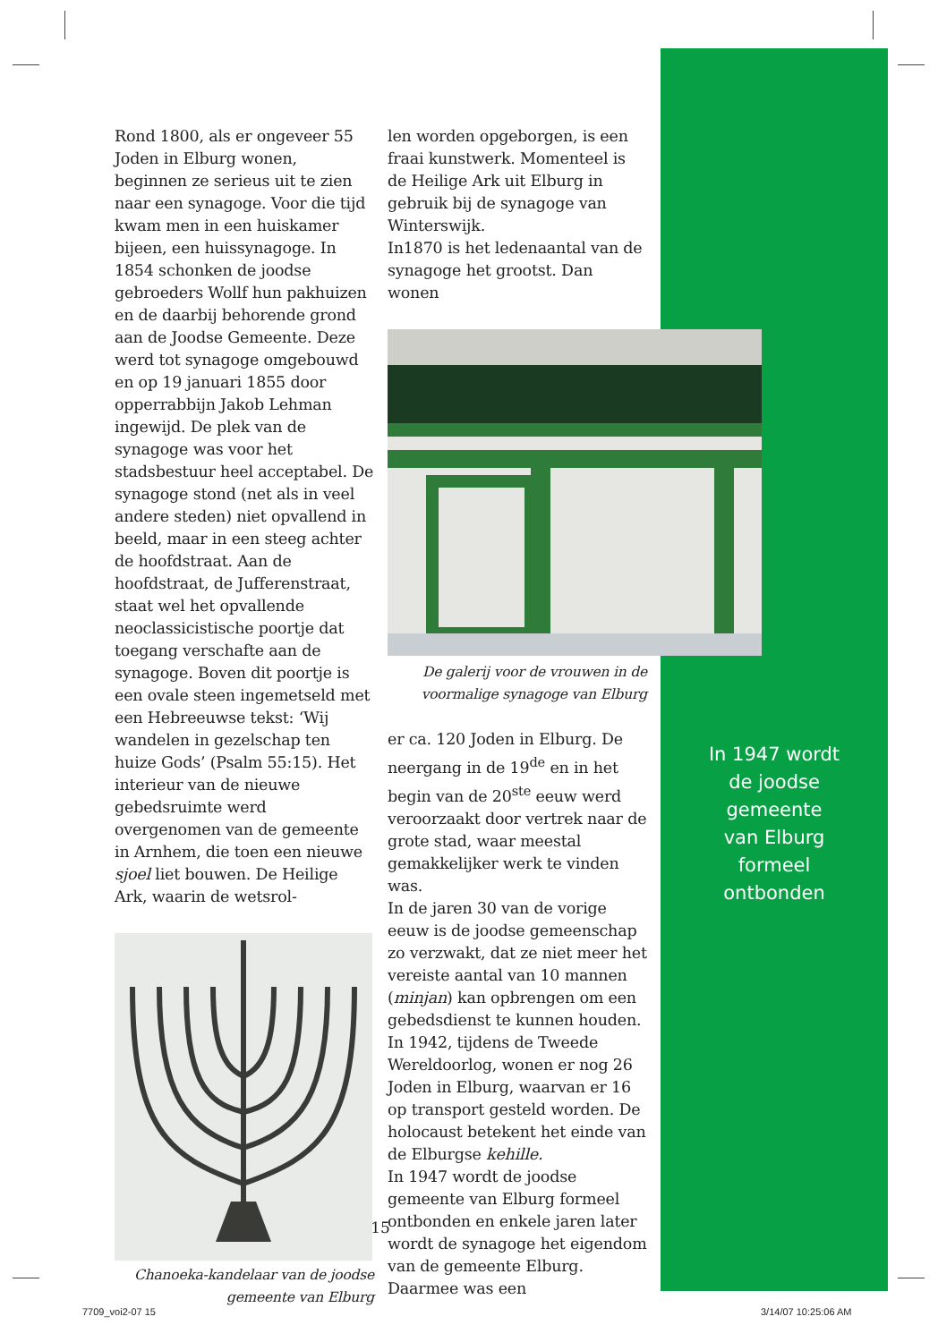Rond 1800, als er ongeveer 55 Joden in Elburg wonen, beginnen ze serieus uit te zien naar een synagoge. Voor die tijd kwam men in een huiskamer bijeen, een huissynagoge. In 1854 schonken de joodse gebroeders Wollf hun pakhuizen en de daarbij behorende grond aan de Joodse Gemeente. Deze werd tot synagoge omgebouwd en op 19 januari 1855 door opperrabbijn Jakob Lehman ingewijd. De plek van de synagoge was voor het stadsbestuur heel acceptabel. De synagoge stond (net als in veel andere steden) niet opvallend in beeld, maar in een steeg achter de hoofdstraat. Aan de hoofdstraat, de Jufferenstraat, staat wel het opvallende neoclassicistische poortje dat toegang verschafte aan de synagoge. Boven dit poortje is een ovale steen ingemetseld met een Hebreeuwse tekst: ‘Wij wandelen in gezelschap ten huize Gods’ (Psalm 55:15). Het interieur van de nieuwe gebedsruimte werd overgenomen van de gemeente in Arnhem, die toen een nieuwe sjoel liet bouwen. De Heilige Ark, waarin de wetsrol-
Chanoeka-kandelaar van de joodse gemeente van Elburg
len worden opgeborgen, is een fraai kunstwerk. Momenteel is de Heilige Ark uit Elburg in gebruik bij de synagoge van Winterswijk.
In1870 is het ledenaantal van de synagoge het grootst. Dan wonen
De galerij voor de vrouwen in de voormalige synagoge van Elburg
er ca. 120 Joden in Elburg. De neergang in de 19<sup>de</sup> en in het begin van de 20<sup>ste</sup> eeuw werd veroorzaakt door vertrek naar de grote stad, waar meestal gemakkelijker werk te vinden was.
In de jaren 30 van de vorige eeuw is de joodse gemeenschap zo verzwakt, dat ze niet meer het vereiste aantal van 10 mannen (minjan) kan opbrengen om een gebedsdienst te kunnen houden.
In 1942, tijdens de Tweede Wereldoorlog, wonen er nog 26 Joden in Elburg, waarvan er 16 op transport gesteld worden. De holocaust betekent het einde van de Elburgse kehille.
In 1947 wordt de joodse gemeente van Elburg formeel ontbonden en enkele jaren later wordt de synagoge het eigendom van de gemeente Elburg. Daarmee was een
In 1947 wordt
de joodse
gemeente
van Elburg
formeel
ontbonden
15
7709_voi2-07 15 3/14/07 10:25:06 AM